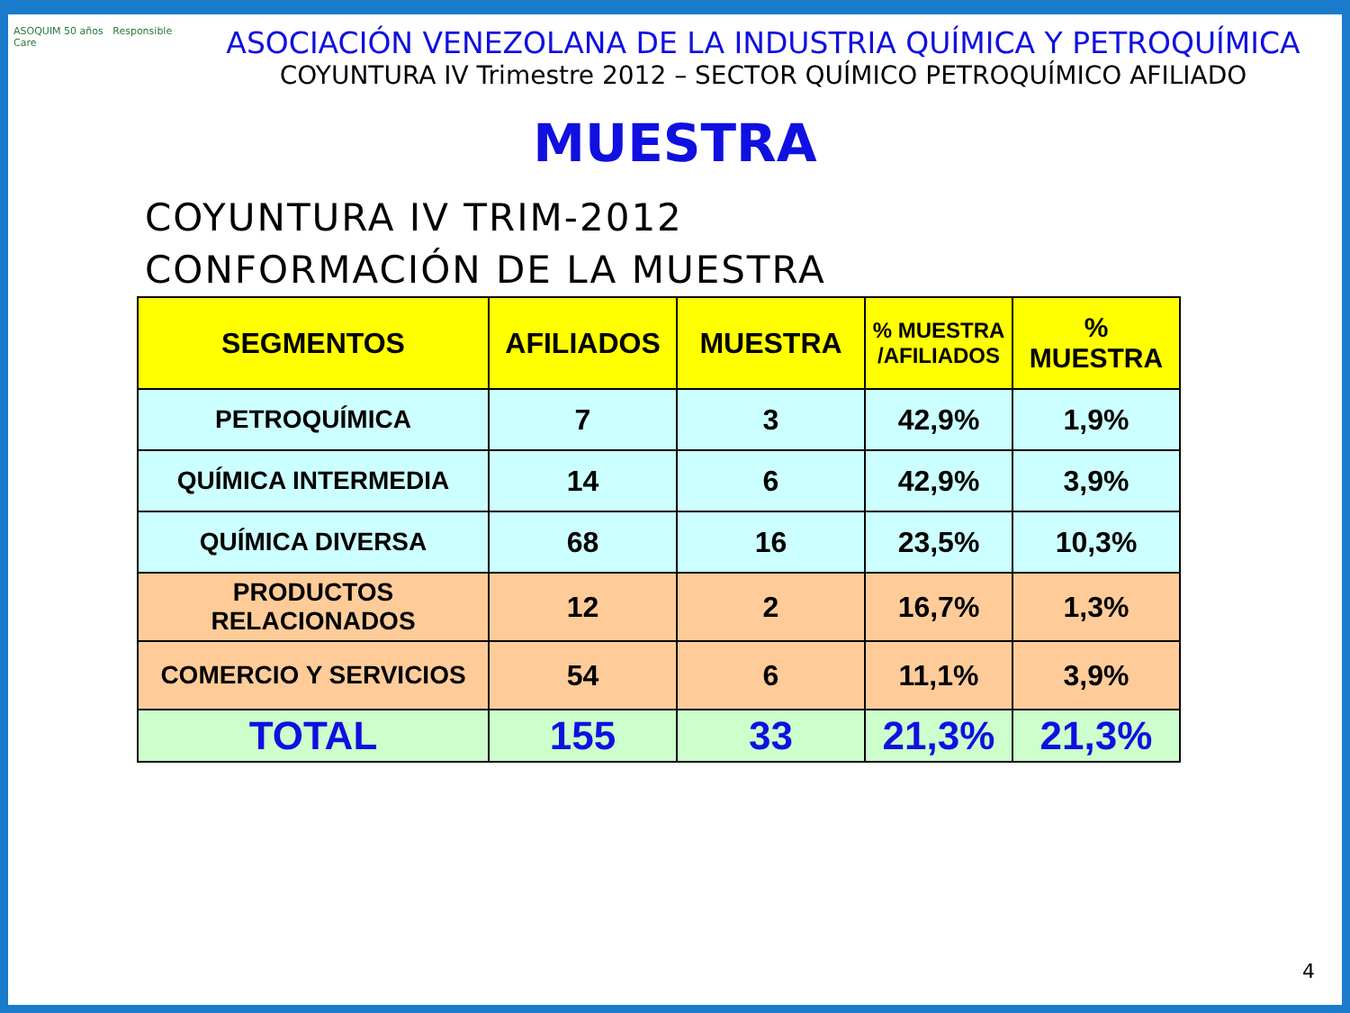ASOQUIM 50 años Responsible Care
ASOCIACIÓN VENEZOLANA DE LA INDUSTRIA QUÍMICA Y PETROQUÍMICA
COYUNTURA IV Trimestre 2012 – SECTOR QUÍMICO PETROQUÍMICO AFILIADO
MUESTRA
COYUNTURA IV TRIM-2012
CONFORMACIÓN DE LA MUESTRA
| SEGMENTOS | AFILIADOS | MUESTRA | % MUESTRA /AFILIADOS | % MUESTRA |
| --- | --- | --- | --- | --- |
| PETROQUÍMICA | 7 | 3 | 42,9% | 1,9% |
| QUÍMICA INTERMEDIA | 14 | 6 | 42,9% | 3,9% |
| QUÍMICA DIVERSA | 68 | 16 | 23,5% | 10,3% |
| PRODUCTOS RELACIONADOS | 12 | 2 | 16,7% | 1,3% |
| COMERCIO Y SERVICIOS | 54 | 6 | 11,1% | 3,9% |
| TOTAL | 155 | 33 | 21,3% | 21,3% |
4